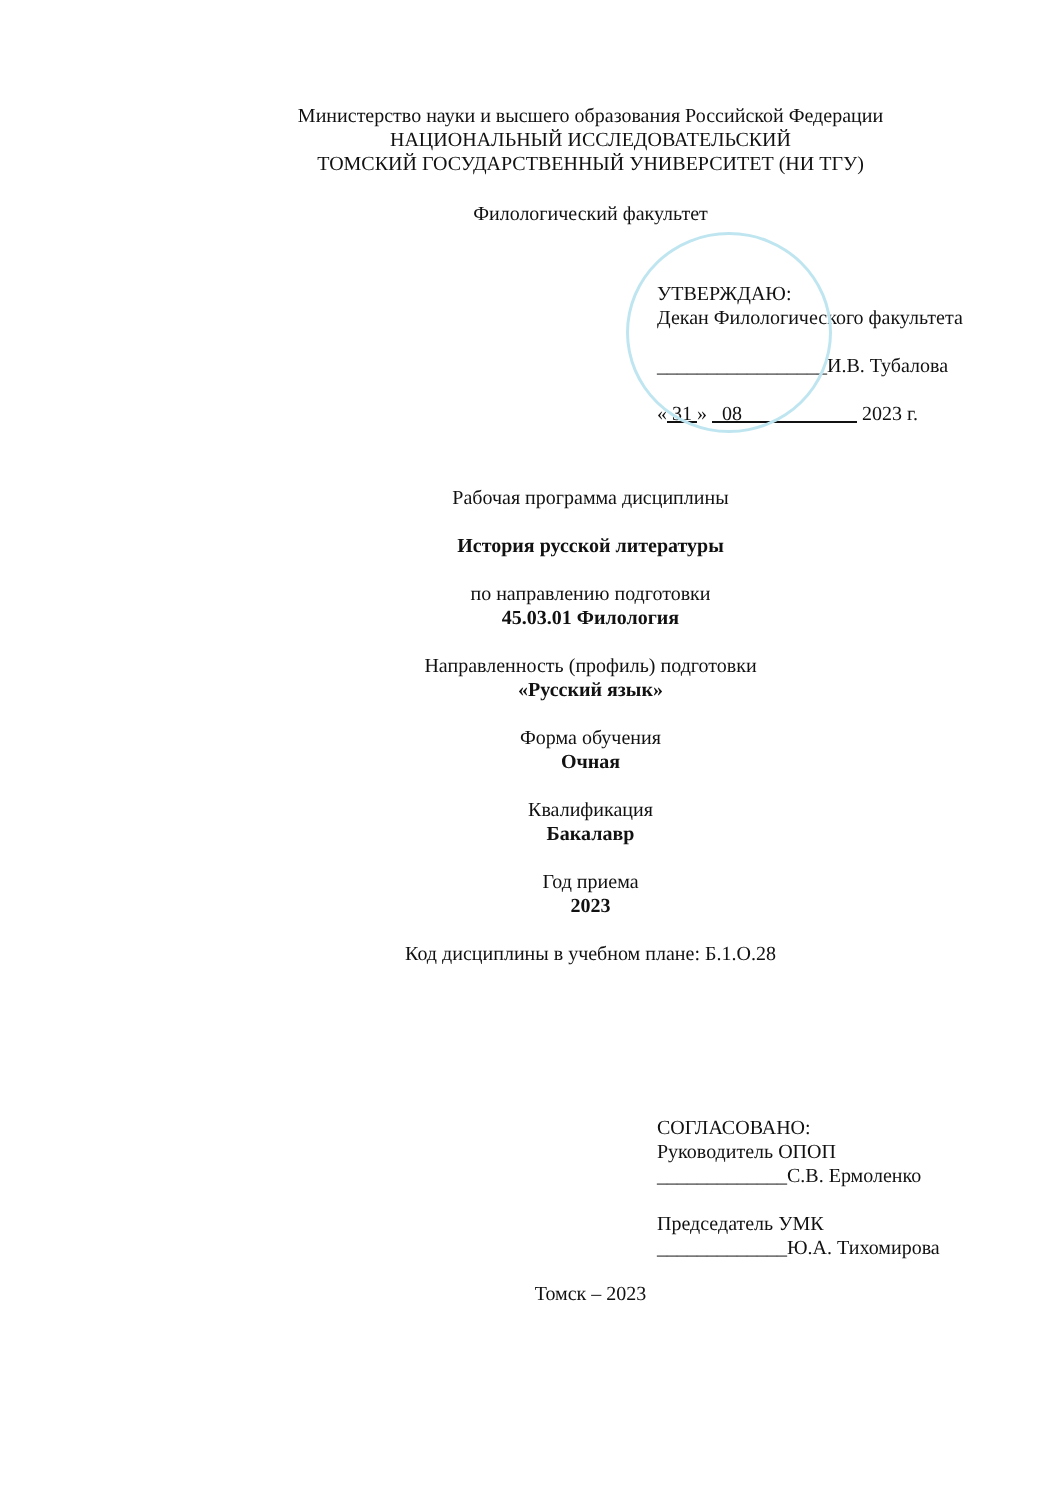Министерство науки и высшего образования Российской Федерации
НАЦИОНАЛЬНЫЙ ИССЛЕДОВАТЕЛЬСКИЙ
ТОМСКИЙ ГОСУДАРСТВЕННЫЙ УНИВЕРСИТЕТ (НИ ТГУ)
Филологический факультет
УТВЕРЖДАЮ:
Декан Филологического факультета
_________________И.В. Тубалова
« 31 » 08 2023 г.
Рабочая программа дисциплины
История русской литературы
по направлению подготовки
45.03.01 Филология
Направленность (профиль) подготовки
«Русский язык»
Форма обучения
Очная
Квалификация
Бакалавр
Год приема
2023
Код дисциплины в учебном плане: Б.1.О.28
СОГЛАСОВАНО:
Руководитель ОПОП
_____________С.В. Ермоленко
Председатель УМК
_____________Ю.А. Тихомирова
Томск – 2023